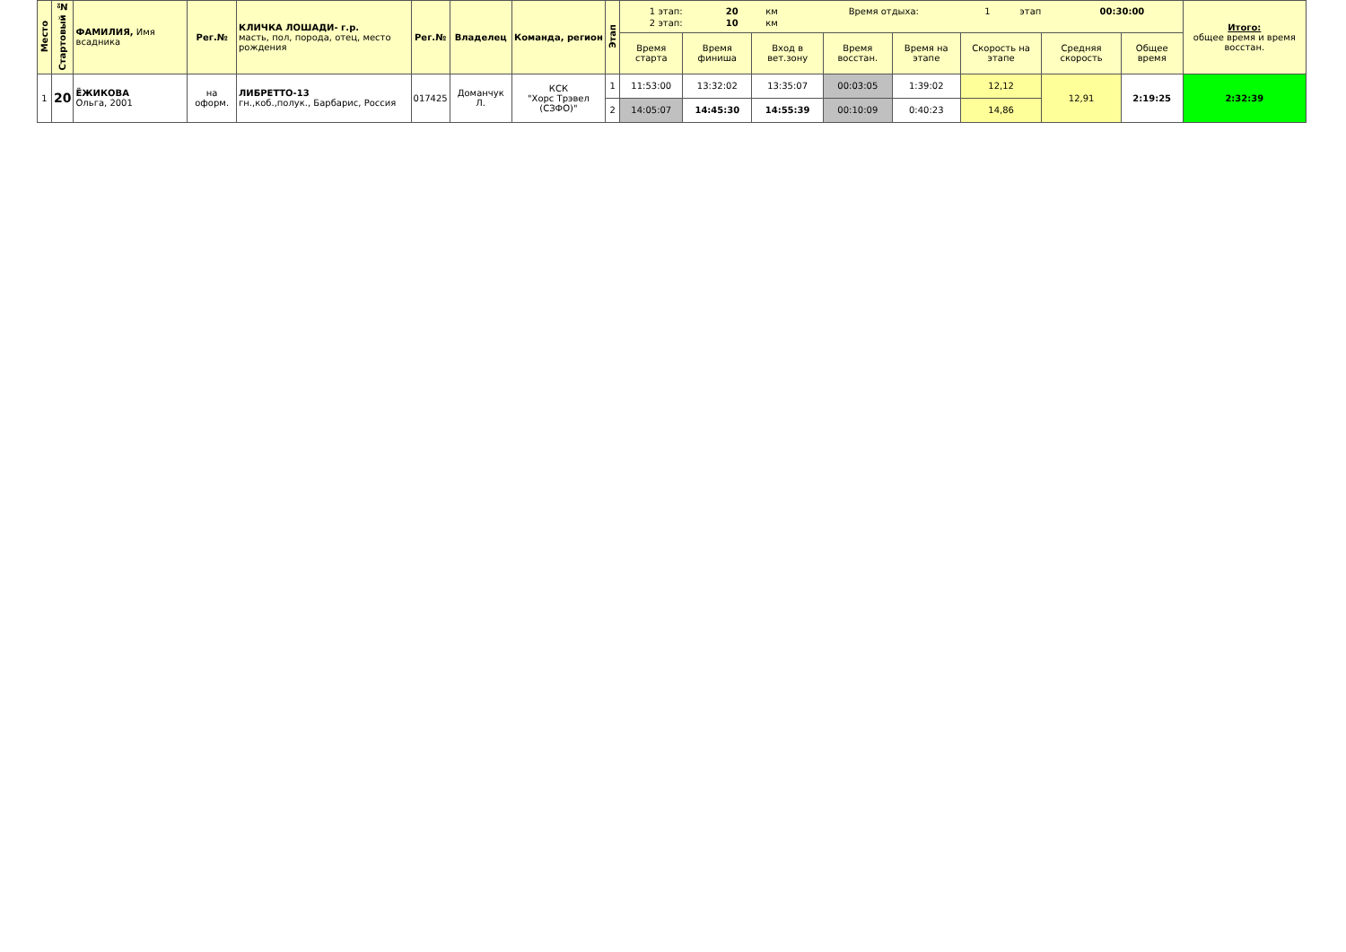| Место | Стартовый № | ФАМИЛИЯ, Имя всадника | Рег.№ | КЛИЧКА ЛОШАДИ- г.р. масть, пол, порода, отец, место рождения | Рег.№ | Владелец | Команда, регион | Этап | / 1 этап: / 20 / км / Время отдыха: / 1 / этап / 00:30:00 / / 2 этап: / 10 / км / / / / / | | | | | | | | Итого: общее время и время восстан. |
| | | | | | | | | | Время старта | Время финиша | Вход в вет.зону | Время восстан. | Время на этапе | Скорость на этапе | Средняя скорость | Общее время | |
| 1 | 20 | ЁЖИКОВА Ольга, 2001 | на оформ. | ЛИБРЕТТО-13 гн.,коб.,полук., Барбарис, Россия | 017425 | Доманчук Л. | КСК "Хорс Трэвел (СЗФО)" | 1 | 11:53:00 | 13:32:02 | 13:35:07 | 00:03:05 | 1:39:02 | 12,12 | 12,91 | 2:19:25 | 2:32:39 |
| | | | | | | | | 2 | 14:05:07 | 14:45:30 | 14:55:39 | 00:10:09 | 0:40:23 | 14,86 | | | |